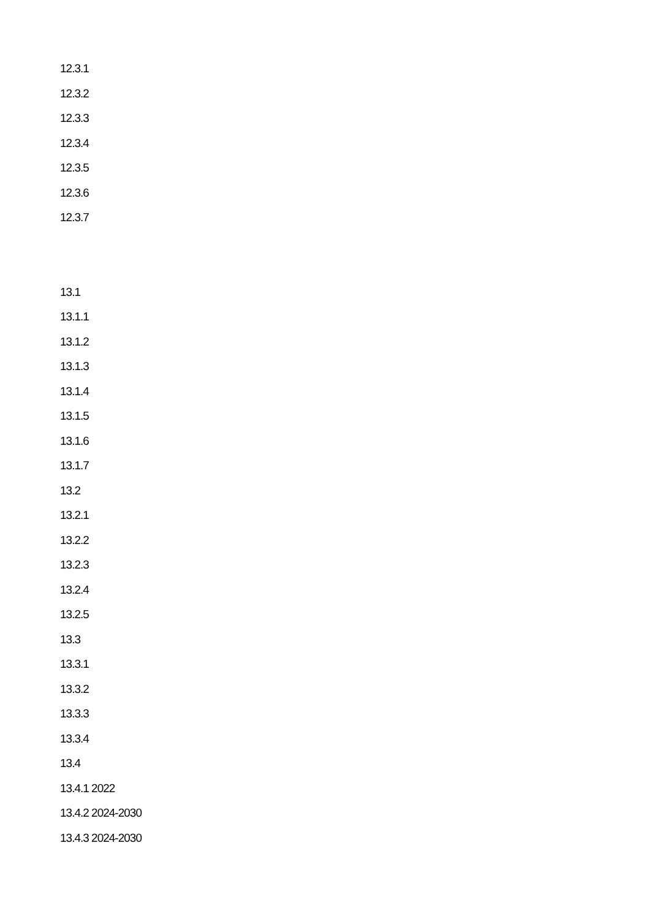12.3.1
12.3.2
12.3.3
12.3.4
12.3.5
12.3.6
12.3.7
13.1
13.1.1
13.1.2
13.1.3
13.1.4
13.1.5
13.1.6
13.1.7
13.2
13.2.1
13.2.2
13.2.3
13.2.4
13.2.5
13.3
13.3.1
13.3.2
13.3.3
13.3.4
13.4
13.4.1 2022
13.4.2 2024-2030
13.4.3 2024-2030